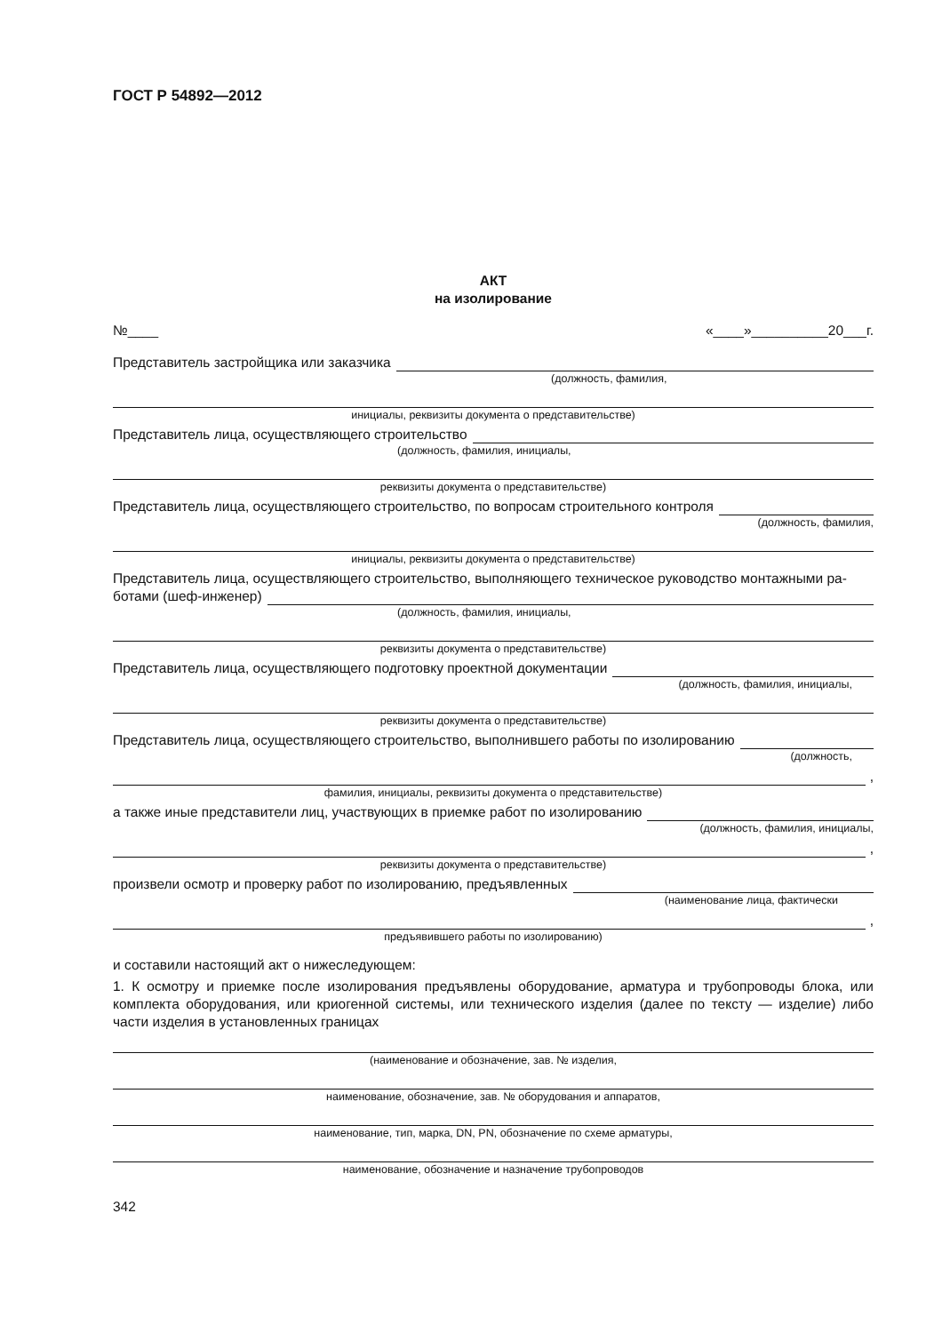ГОСТ Р 54892—2012
АКТ
на изолирование
№____ «____»__________20___г.
Представитель застройщика или заказчика
(должность, фамилия,
инициалы, реквизиты документа о представительстве)
Представитель лица, осуществляющего строительство
(должность, фамилия, инициалы,
реквизиты документа о представительстве)
Представитель лица, осуществляющего строительство, по вопросам строительного контроля
(должность, фамилия,
инициалы, реквизиты документа о представительстве)
Представитель лица, осуществляющего строительство, выполняющего техническое руководство монтажными ра-
ботами (шеф-инженер)
(должность, фамилия, инициалы,
реквизиты документа о представительстве)
Представитель лица, осуществляющего подготовку проектной документации
(должность, фамилия, инициалы,
реквизиты документа о представительстве)
Представитель лица, осуществляющего строительство, выполнившего работы по изолированию
(должность,
,
фамилия, инициалы, реквизиты документа о представительстве)
а также иные представители лиц, участвующих в приемке работ по изолированию
(должность, фамилия, инициалы,
,
реквизиты документа о представительстве)
произвели осмотр и проверку работ по изолированию, предъявленных
(наименование лица, фактически
,
предъявившего работы по изолированию)
и составили настоящий акт о нижеследующем:
1. К осмотру и приемке после изолирования предъявлены оборудование, арматура и трубопроводы блока, или комплекта оборудования, или криогенной системы, или технического изделия (далее по тексту — изделие) либо части изделия в установленных границах
(наименование и обозначение, зав. № изделия,
наименование, обозначение, зав. № оборудования и аппаратов,
наименование, тип, марка, DN, PN, обозначение по схеме арматуры,
наименование, обозначение и назначение трубопроводов
342